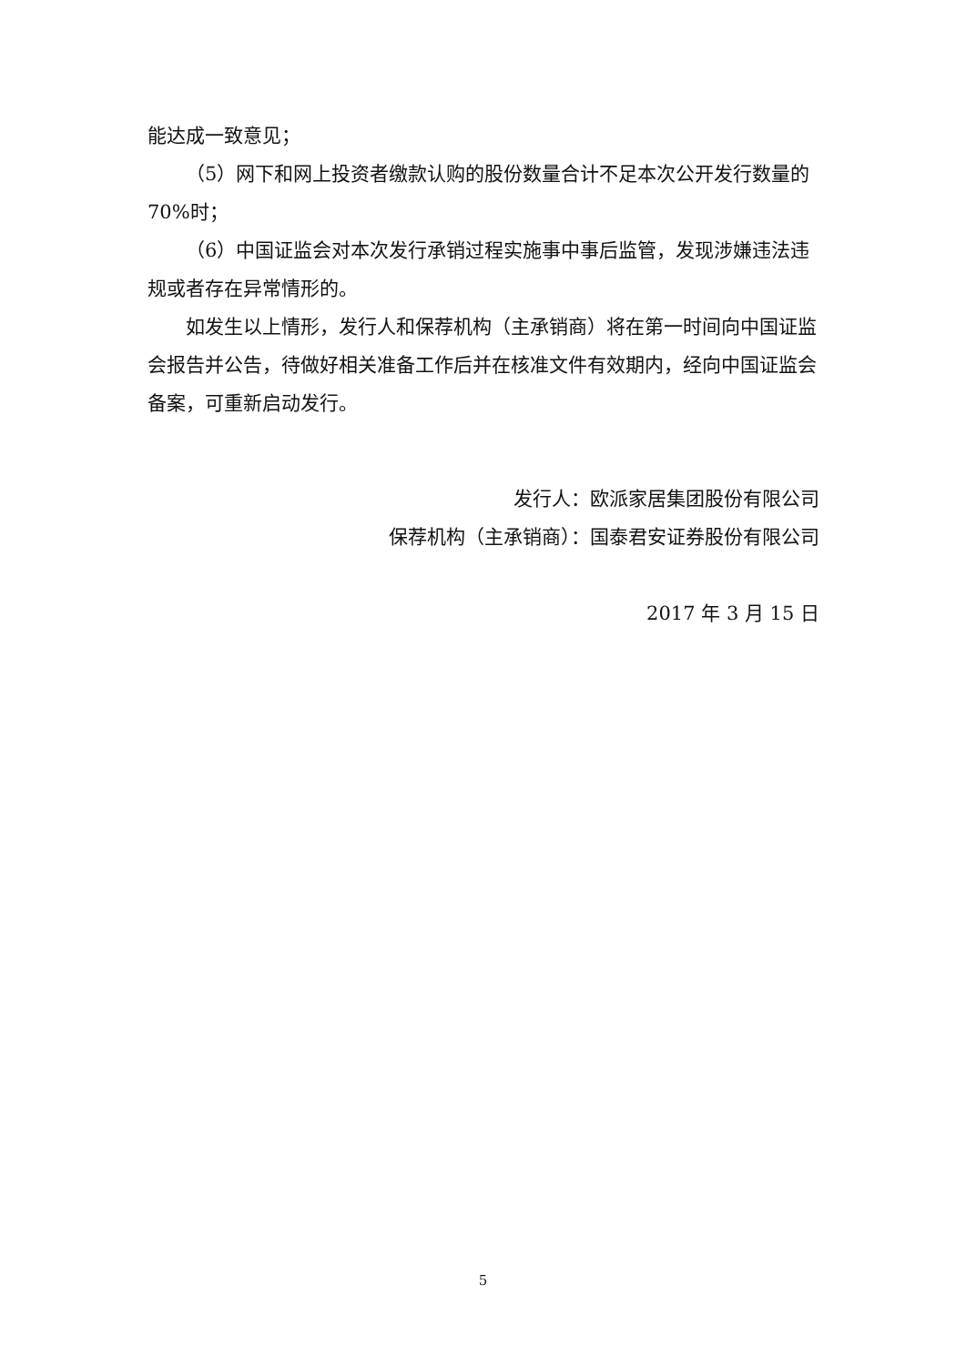能达成一致意见；
（5）网下和网上投资者缴款认购的股份数量合计不足本次公开发行数量的70%时；
（6）中国证监会对本次发行承销过程实施事中事后监管，发现涉嫌违法违规或者存在异常情形的。
如发生以上情形，发行人和保荐机构（主承销商）将在第一时间向中国证监会报告并公告，待做好相关准备工作后并在核准文件有效期内，经向中国证监会备案，可重新启动发行。
发行人：欧派家居集团股份有限公司
保荐机构（主承销商）：国泰君安证券股份有限公司
2017 年 3 月 15 日
5